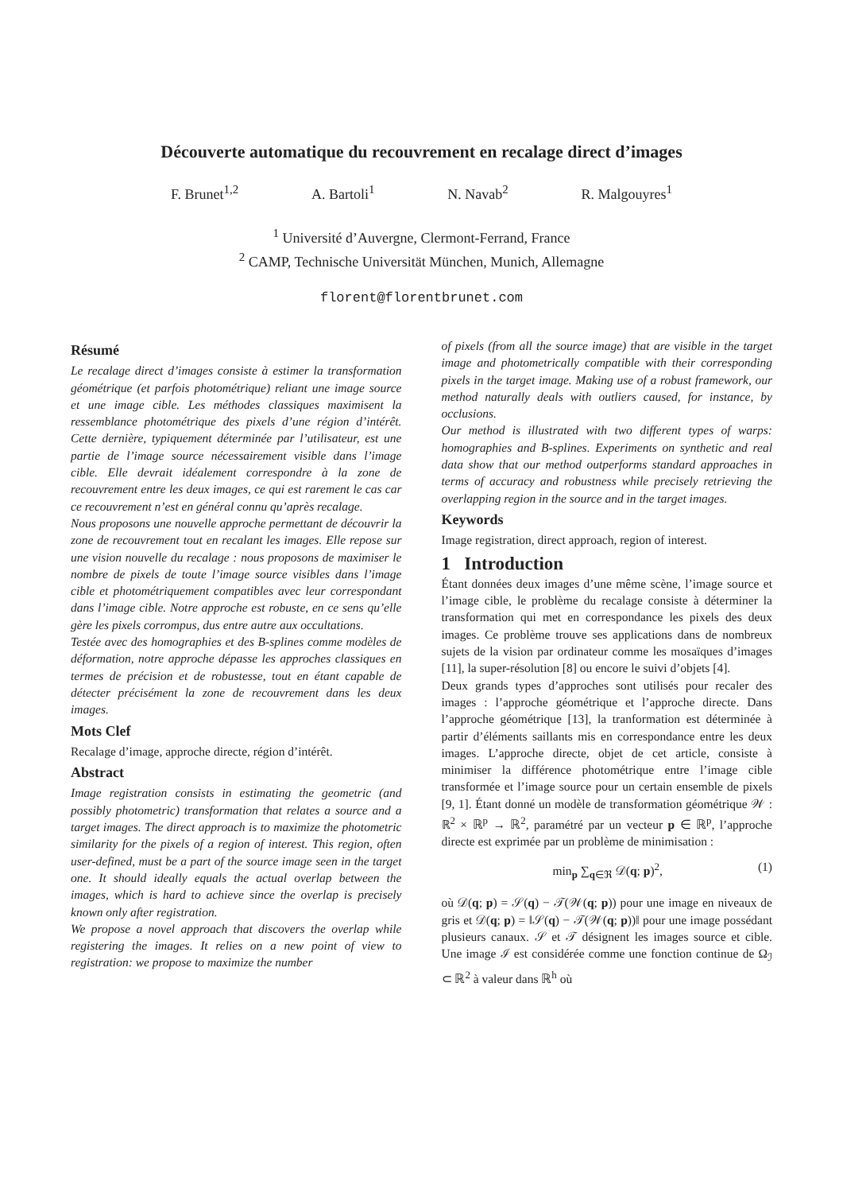Découverte automatique du recouvrement en recalage direct d’images
F. Brunet<sup>1,2</sup> A. Bartoli<sup>1</sup> N. Navab<sup>2</sup> R. Malgouyres<sup>1</sup>
<sup>1</sup> Université d’Auvergne, Clermont-Ferrand, France
<sup>2</sup> CAMP, Technische Universität München, Munich, Allemagne
florent@florentbrunet.com
Résumé
Le recalage direct d’images consiste à estimer la transformation géométrique (et parfois photométrique) reliant une image source et une image cible. Les méthodes classiques maximisent la ressemblance photométrique des pixels d’une région d’intérêt. Cette dernière, typiquement déterminée par l’utilisateur, est une partie de l’image source nécessairement visible dans l’image cible. Elle devrait idéalement correspondre à la zone de recouvrement entre les deux images, ce qui est rarement le cas car ce recouvrement n’est en général connu qu’après recalage.
Nous proposons une nouvelle approche permettant de découvrir la zone de recouvrement tout en recalant les images. Elle repose sur une vision nouvelle du recalage : nous proposons de maximiser le nombre de pixels de toute l’image source visibles dans l’image cible et photométriquement compatibles avec leur correspondant dans l’image cible. Notre approche est robuste, en ce sens qu’elle gère les pixels corrompus, dus entre autre aux occultations.
Testée avec des homographies et des B-splines comme modèles de déformation, notre approche dépasse les approches classiques en termes de précision et de robustesse, tout en étant capable de détecter précisément la zone de recouvrement dans les deux images.
Mots Clef
Recalage d’image, approche directe, région d’intérêt.
Abstract
Image registration consists in estimating the geometric (and possibly photometric) transformation that relates a source and a target images. The direct approach is to maximize the photometric similarity for the pixels of a region of interest. This region, often user-defined, must be a part of the source image seen in the target one. It should ideally equals the actual overlap between the images, which is hard to achieve since the overlap is precisely known only after registration.
We propose a novel approach that discovers the overlap while registering the images. It relies on a new point of view to registration: we propose to maximize the number
of pixels (from all the source image) that are visible in the target image and photometrically compatible with their corresponding pixels in the target image. Making use of a robust framework, our method naturally deals with outliers caused, for instance, by occlusions.
Our method is illustrated with two different types of warps: homographies and B-splines. Experiments on synthetic and real data show that our method outperforms standard approaches in terms of accuracy and robustness while precisely retrieving the overlapping region in the source and in the target images.
Keywords
Image registration, direct approach, region of interest.
1 Introduction
Étant données deux images d’une même scène, l’image source et l’image cible, le problème du recalage consiste à déterminer la transformation qui met en correspondance les pixels des deux images. Ce problème trouve ses applications dans de nombreux sujets de la vision par ordinateur comme les mosaïques d’images [11], la super-résolution [8] ou encore le suivi d’objets [4].
Deux grands types d’approches sont utilisés pour recaler des images : l’approche géométrique et l’approche directe. Dans l’approche géométrique [13], la tranformation est déterminée à partir d’éléments saillants mis en correspondance entre les deux images. L’approche directe, objet de cet article, consiste à minimiser la différence photométrique entre l’image cible transformée et l’image source pour un certain ensemble de pixels [9, 1]. Étant donné un modèle de transformation géométrique 𝒲 : ℝ<sup>2</sup> × ℝ<sup>p</sup> → ℝ<sup>2</sup>, paramétré par un vecteur p ∈ ℝ<sup>p</sup>, l’approche directe est exprimée par un problème de minimisation :
min<sub>p</sub> ∑<sub>q∈ℜ</sub> 𝒟(q; p)<sup>2</sup>, (1)
où 𝒟(q; p) = 𝒮(q) − 𝒯(𝒲(q; p)) pour une image en niveaux de gris et 𝒟(q; p) = ‖𝒮(q) − 𝒯(𝒲(q; p))‖ pour une image possédant plusieurs canaux. 𝒮 et 𝒯 désignent les images source et cible. Une image ℐ est considérée comme une fonction continue de Ω<sub>ℐ</sub> ⊂ ℝ<sup>2</sup> à valeur dans ℝ<sup>h</sup> où